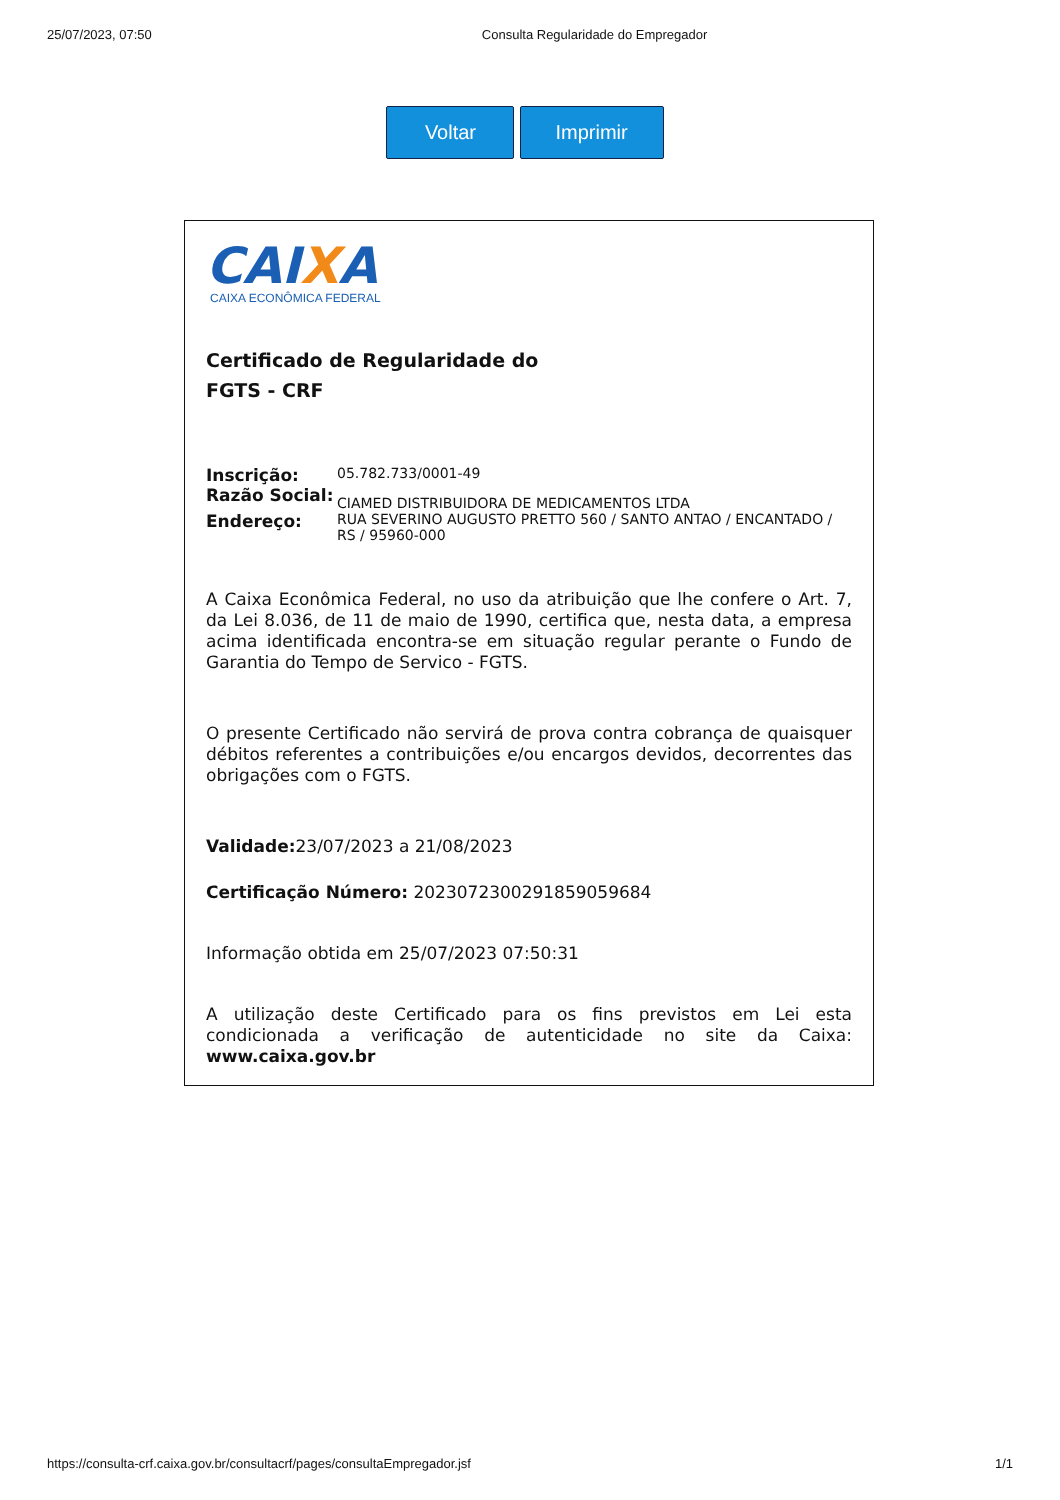25/07/2023, 07:50 Consulta Regularidade do Empregador
Voltar Imprimir
CAIXA
CAIXA ECONÔMICA FEDERAL
Certificado de Regularidade do
FGTS - CRF
| Inscrição: | 05.782.733/0001-49 |
| Razão Social: | CIAMED DISTRIBUIDORA DE MEDICAMENTOS LTDA |
| Endereço: | RUA SEVERINO AUGUSTO PRETTO 560 / SANTO ANTAO / ENCANTADO / RS / 95960-000 |
A Caixa Econômica Federal, no uso da atribuição que lhe confere o Art. 7, da Lei 8.036, de 11 de maio de 1990, certifica que, nesta data, a empresa acima identificada encontra-se em situação regular perante o Fundo de Garantia do Tempo de Servico - FGTS.
O presente Certificado não servirá de prova contra cobrança de quaisquer débitos referentes a contribuições e/ou encargos devidos, decorrentes das obrigações com o FGTS.
Validade: 23/07/2023 a 21/08/2023
Certificação Número: 2023072300291859059684
Informação obtida em 25/07/2023 07:50:31
A utilização deste Certificado para os fins previstos em Lei esta condicionada a verificação de autenticidade no site da Caixa: www.caixa.gov.br
https://consulta-crf.caixa.gov.br/consultacrf/pages/consultaEmpregador.jsf 1/1